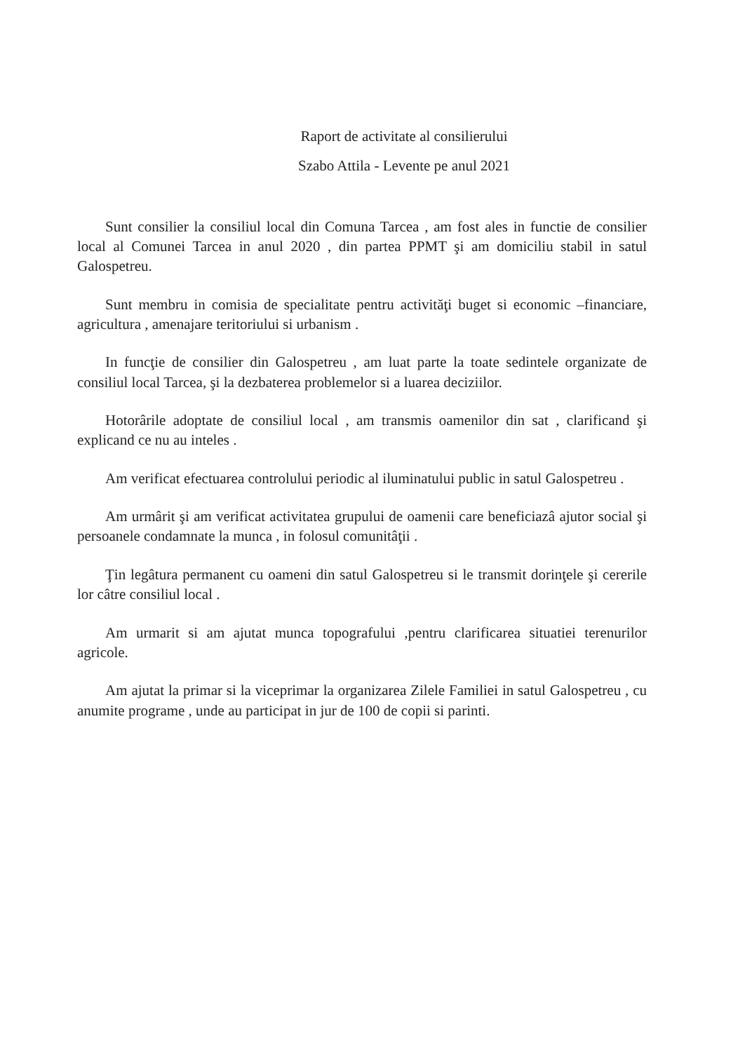Raport de activitate al consilierului
Szabo Attila - Levente pe anul 2021
Sunt consilier la consiliul local din Comuna Tarcea , am fost ales in functie de consilier local al Comunei Tarcea in anul 2020 , din partea PPMT şi am domiciliu stabil in satul Galospetreu.
Sunt membru in comisia de specialitate pentru activităţi buget si economic –financiare, agricultura , amenajare teritoriului si urbanism .
In funcţie de consilier din Galospetreu , am luat parte la toate sedintele organizate de consiliul local Tarcea, şi la dezbaterea problemelor si a luarea deciziilor.
Hotorârile adoptate de consiliul local , am transmis oamenilor din sat , clarificand şi explicand ce nu au inteles .
Am verificat efectuarea controlului periodic al iluminatului public in satul Galospetreu .
Am urmârit şi am verificat activitatea grupului de oamenii care beneficiazâ ajutor social şi persoanele condamnate la munca , in folosul comunitâţii .
Ţin legâtura permanent cu oameni din satul Galospetreu si le transmit dorinţele şi cererile lor câtre consiliul local .
Am urmarit si am ajutat munca topografului ,pentru clarificarea situatiei terenurilor agricole.
Am ajutat la primar si la viceprimar la organizarea Zilele Familiei in satul Galospetreu , cu anumite programe , unde au participat in jur de 100 de copii si parinti.